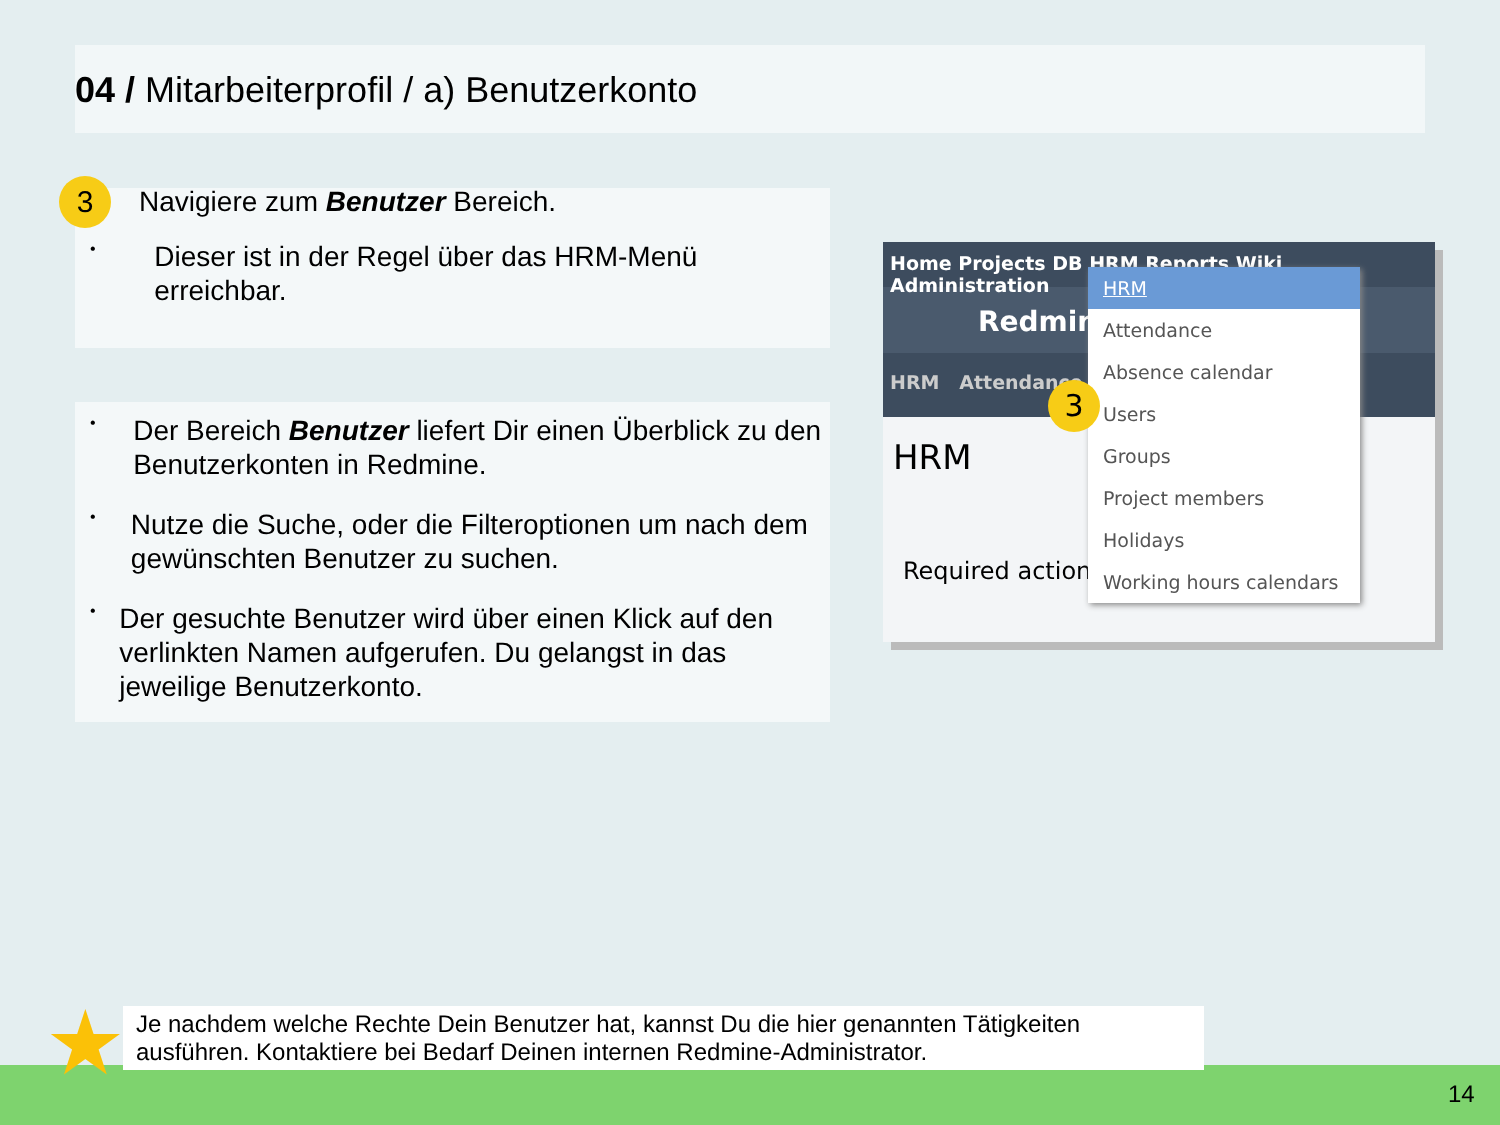04 / Mitarbeiterprofil / a) Benutzerkonto
3
Navigiere zum Benutzer Bereich.
•
Dieser ist in der Regel über das HRM-Menü erreichbar.
•
Der Bereich Benutzer liefert Dir einen Überblick zu den Benutzerkonten in Redmine.
•
Nutze die Suche, oder die Filteroptionen um nach dem gewünschten Benutzer zu suchen.
•
Der gesuchte Benutzer wird über einen Klick auf den verlinkten Namen aufgerufen. Du gelangst in das jeweilige Benutzerkonto.
Home Projects DB HRM Reports Wiki Administration
Redmine
HRM Attendance
HRM
Required actions
HRM
Attendance
Absence calendar
Users
Groups
Project members
Holidays
Working hours calendars
3
★
Je nachdem welche Rechte Dein Benutzer hat, kannst Du die hier genannten Tätigkeiten ausführen. Kontaktiere bei Bedarf Deinen internen Redmine-Administrator.
14